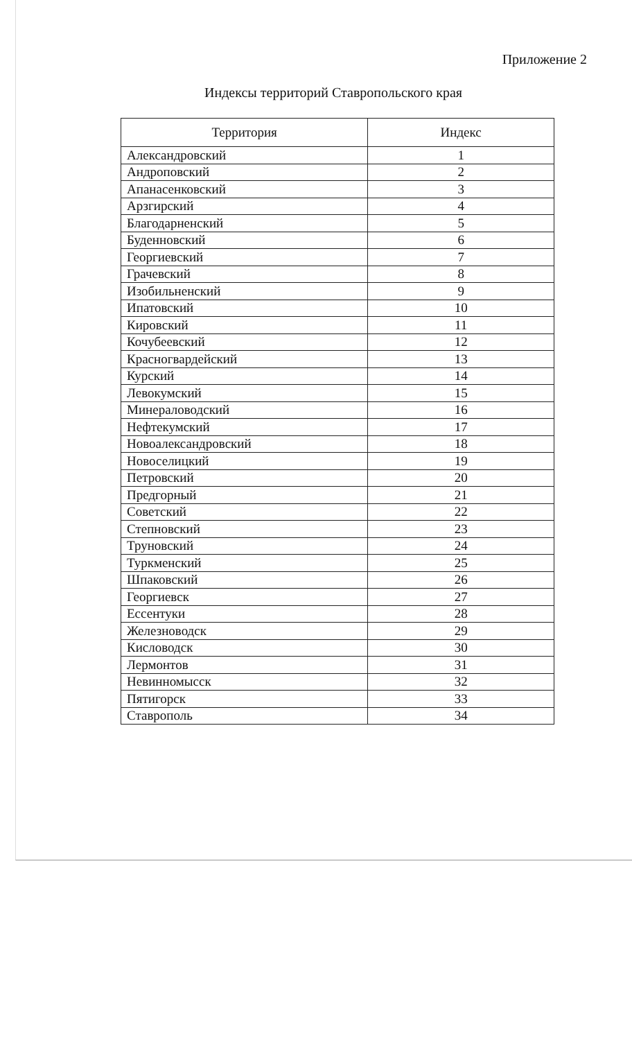Приложение 2
Индексы территорий Ставропольского края
| Территория | Индекс |
| --- | --- |
| Александровский | 1 |
| Андроповский | 2 |
| Апанасенковский | 3 |
| Арзгирский | 4 |
| Благодарненский | 5 |
| Буденновский | 6 |
| Георгиевский | 7 |
| Грачевский | 8 |
| Изобильненский | 9 |
| Ипатовский | 10 |
| Кировский | 11 |
| Кочубеевский | 12 |
| Красногвардейский | 13 |
| Курский | 14 |
| Левокумский | 15 |
| Минераловодский | 16 |
| Нефтекумский | 17 |
| Новоалександровский | 18 |
| Новоселицкий | 19 |
| Петровский | 20 |
| Предгорный | 21 |
| Советский | 22 |
| Степновский | 23 |
| Труновский | 24 |
| Туркменский | 25 |
| Шпаковский | 26 |
| Георгиевск | 27 |
| Ессентуки | 28 |
| Железноводск | 29 |
| Кисловодск | 30 |
| Лермонтов | 31 |
| Невинномысск | 32 |
| Пятигорск | 33 |
| Ставрополь | 34 |